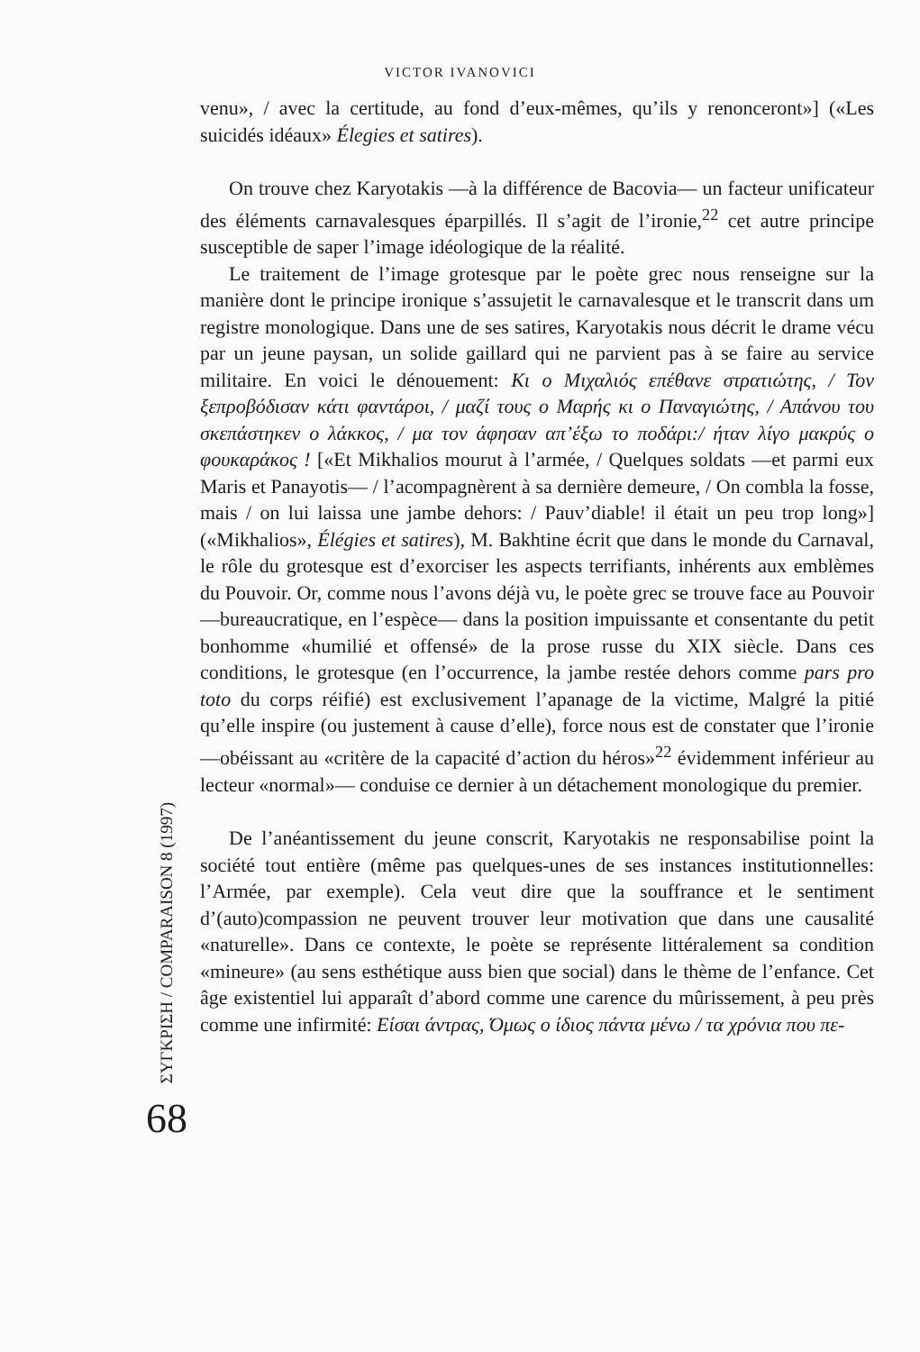VICTOR IVANOVICI
venu», / avec la certitude, au fond d’eux-mêmes, qu’ils y renonceront»] («Les suicidés idéaux» Élegies et satires).
On trouve chez Karyotakis —à la différence de Bacovia— un facteur unificateur des éléments carnavalesques éparpillés. Il s’agit de l’ironie,<sup>22</sup> cet autre principe susceptible de saper l’image idéologique de la réalité.
Le traitement de l’image grotesque par le poète grec nous renseigne sur la manière dont le principe ironique s’assujetit le carnavalesque et le transcrit dans um registre monologique. Dans une de ses satires, Karyotakis nous décrit le drame vécu par un jeune paysan, un solide gaillard qui ne parvient pas à se faire au service militaire. En voici le dénouement: Κι ο Μιχαλιός επέθανε στρατιώτης, / Τον ξεπροβόδισαν κάτι φαντάροι, / μαζί τους ο Μαρής κι ο Παναγιώτης, / Απάνου του σκεπάστηκεν ο λάκκος, / μα τον άφησαν απ’έξω το ποδάρι:/ ήταν λίγο μακρύς ο φουκαράκος ! [«Et Mikhalios mourut à l’armée, / Quelques soldats —et parmi eux Maris et Panayotis— / l’acompagnèrent à sa dernière demeure, / On combla la fosse, mais / on lui laissa une jambe dehors: / Pauv’diable! il était un peu trop long»] («Mikhalios», Élégies et satires), M. Bakhtine écrit que dans le monde du Carnaval, le rôle du grotesque est d’exorciser les aspects terrifiants, inhérents aux emblèmes du Pouvoir. Or, comme nous l’avons déjà vu, le poète grec se trouve face au Pouvoir —bureaucratique, en l’espèce— dans la position impuissante et consentante du petit bonhomme «humilié et offensé» de la prose russe du XIX siècle. Dans ces conditions, le grotesque (en l’occurrence, la jambe restée dehors comme pars pro toto du corps réifié) est exclusivement l’apanage de la victime, Malgré la pitié qu’elle inspire (ou justement à cause d’elle), force nous est de constater que l’ironie —obéissant au «critère de la capacité d’action du héros»<sup>22</sup> évidemment inférieur au lecteur «normal»— conduise ce dernier à un détachement monologique du premier.
De l’anéantissement du jeune conscrit, Karyotakis ne responsabilise point la société tout entière (même pas quelques-unes de ses instances institutionnelles: l’Armée, par exemple). Cela veut dire que la souffrance et le sentiment d’(auto)compassion ne peuvent trouver leur motivation que dans une causalité «naturelle». Dans ce contexte, le poète se représente littéralement sa condition «mineure» (au sens esthétique auss bien que social) dans le thème de l’enfance. Cet âge existentiel lui apparaît d’abord comme une carence du mûrissement, à peu près comme une infirmité: Είσαι άντρας, Όμως ο ίδιος πάντα μένω / τα χρόνια που πε-
ΣΥΓΚΡΙΣΗ / COMPARAISON 8 (1997)
68